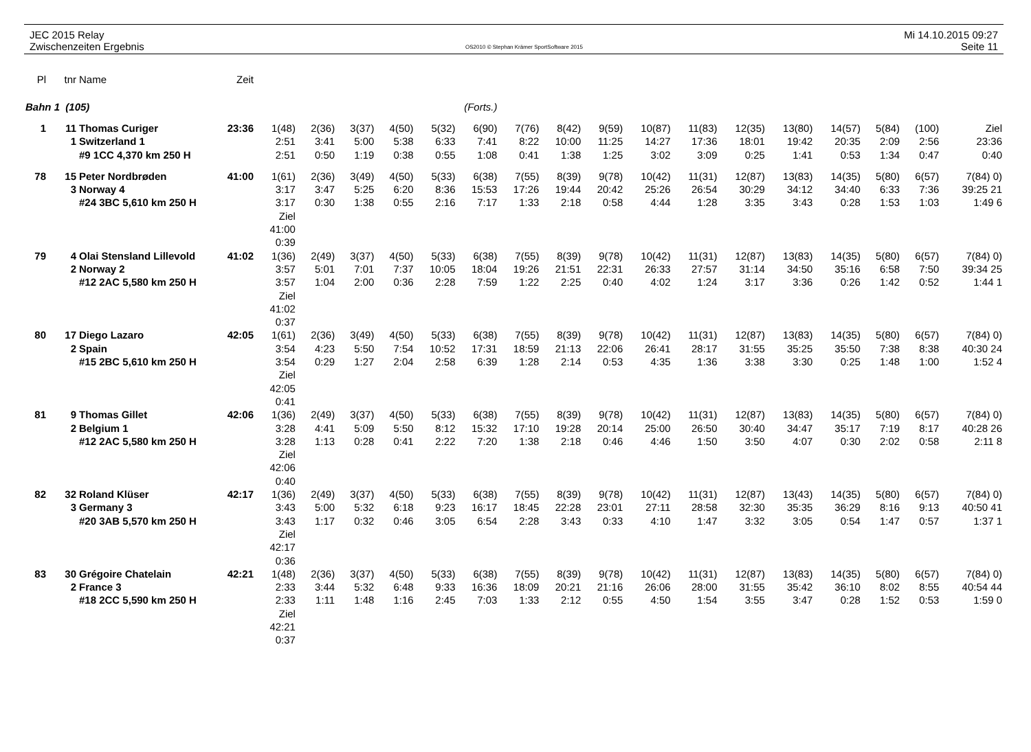JEC 2015 Relay
Zwischenzeiten Ergebnis
OS2010 © Stephan Krämer SportSoftware 2015
Mi 14.10.2015 09:27
Seite 11
| Pl | tnr | Name | Zeit | | | | | | | | | | | | | | | | | |
| Bahn 1 (105) | | | | (Forts.) | | | | | | | | | | | | | | | | |
| 1 | 11 | Thomas Curiger | 23:36 | 1(48) | 2(36) | 3(37) | 4(50) | 5(32) | 6(90) | 7(76) | 8(42) | 9(59) | 10(87) | 11(83) | 12(35) | 13(80) | 14(57) | 5(84) | (100) | Ziel |
| | 1 | Switzerland 1 | | 2:51 | 3:41 | 5:00 | 5:38 | 6:33 | 7:41 | 8:22 | 10:00 | 11:25 | 14:27 | 17:36 | 18:01 | 19:42 | 20:35 | 2:09 | 2:56 | 23:36 |
| | | #9 1CC 4,370 km 250 H | | 2:51 | 0:50 | 1:19 | 0:38 | 0:55 | 1:08 | 0:41 | 1:38 | 1:25 | 3:02 | 3:09 | 0:25 | 1:41 | 0:53 | 1:34 | 0:47 | 0:40 |
| 78 | 15 | Peter Nordbrøden | 41:00 | 1(61) | 2(36) | 3(49) | 4(50) | 5(33) | 6(38) | 7(55) | 8(39) | 9(78) | 10(42) | 11(31) | 12(87) | 13(83) | 14(35) | 5(80) | 6(57) | 7(84) 0) |
| | 3 | Norway 4 | | 3:17 | 3:47 | 5:25 | 6:20 | 8:36 | 15:53 | 17:26 | 19:44 | 20:42 | 25:26 | 26:54 | 30:29 | 34:12 | 34:40 | 6:33 | 7:36 | 39:25 21 |
| | | #24 3BC 5,610 km 250 H | | 3:17 | 0:30 | 1:38 | 0:55 | 2:16 | 7:17 | 1:33 | 2:18 | 0:58 | 4:44 | 1:28 | 3:35 | 3:43 | 0:28 | 1:53 | 1:03 | 1:49 6 |
| | | | | Ziel 41:00 0:39 | | | | | | | | | | | | | | | | |
| 79 | 4 | Olai Stensland Lillevold | 41:02 | 1(36) | 2(49) | 3(37) | 4(50) | 5(33) | 6(38) | 7(55) | 8(39) | 9(78) | 10(42) | 11(31) | 12(87) | 13(83) | 14(35) | 5(80) | 6(57) | 7(84) 0) |
| | 2 | Norway 2 | | 3:57 | 5:01 | 7:01 | 7:37 | 10:05 | 18:04 | 19:26 | 21:51 | 22:31 | 26:33 | 27:57 | 31:14 | 34:50 | 35:16 | 6:58 | 7:50 | 39:34 25 |
| | | #12 2AC 5,580 km 250 H | | 3:57 | 1:04 | 2:00 | 0:36 | 2:28 | 7:59 | 1:22 | 2:25 | 0:40 | 4:02 | 1:24 | 3:17 | 3:36 | 0:26 | 1:42 | 0:52 | 1:44 1 |
| | | | | Ziel 41:02 0:37 | | | | | | | | | | | | | | | | |
| 80 | 17 | Diego Lazaro | 42:05 | 1(61) | 2(36) | 3(49) | 4(50) | 5(33) | 6(38) | 7(55) | 8(39) | 9(78) | 10(42) | 11(31) | 12(87) | 13(83) | 14(35) | 5(80) | 6(57) | 7(84) 0) |
| | 2 | Spain | | 3:54 | 4:23 | 5:50 | 7:54 | 10:52 | 17:31 | 18:59 | 21:13 | 22:06 | 26:41 | 28:17 | 31:55 | 35:25 | 35:50 | 7:38 | 8:38 | 40:30 24 |
| | | #15 2BC 5,610 km 250 H | | 3:54 | 0:29 | 1:27 | 2:04 | 2:58 | 6:39 | 1:28 | 2:14 | 0:53 | 4:35 | 1:36 | 3:38 | 3:30 | 0:25 | 1:48 | 1:00 | 1:52 4 |
| | | | | Ziel 42:05 0:41 | | | | | | | | | | | | | | | | |
| 81 | 9 | Thomas Gillet | 42:06 | 1(36) | 2(49) | 3(37) | 4(50) | 5(33) | 6(38) | 7(55) | 8(39) | 9(78) | 10(42) | 11(31) | 12(87) | 13(83) | 14(35) | 5(80) | 6(57) | 7(84) 0) |
| | 2 | Belgium 1 | | 3:28 | 4:41 | 5:09 | 5:50 | 8:12 | 15:32 | 17:10 | 19:28 | 20:14 | 25:00 | 26:50 | 30:40 | 34:47 | 35:17 | 7:19 | 8:17 | 40:28 26 |
| | | #12 2AC 5,580 km 250 H | | 3:28 | 1:13 | 0:28 | 0:41 | 2:22 | 7:20 | 1:38 | 2:18 | 0:46 | 4:46 | 1:50 | 3:50 | 4:07 | 0:30 | 2:02 | 0:58 | 2:11 8 |
| | | | | Ziel 42:06 0:40 | | | | | | | | | | | | | | | | |
| 82 | 32 | Roland Klüser | 42:17 | 1(36) | 2(49) | 3(37) | 4(50) | 5(33) | 6(38) | 7(55) | 8(39) | 9(78) | 10(42) | 11(31) | 12(87) | 13(43) | 14(35) | 5(80) | 6(57) | 7(84) 0) |
| | 3 | Germany 3 | | 3:43 | 5:00 | 5:32 | 6:18 | 9:23 | 16:17 | 18:45 | 22:28 | 23:01 | 27:11 | 28:58 | 32:30 | 35:35 | 36:29 | 8:16 | 9:13 | 40:50 41 |
| | | #20 3AB 5,570 km 250 H | | 3:43 | 1:17 | 0:32 | 0:46 | 3:05 | 6:54 | 2:28 | 3:43 | 0:33 | 4:10 | 1:47 | 3:32 | 3:05 | 0:54 | 1:47 | 0:57 | 1:37 1 |
| | | | | Ziel 42:17 0:36 | | | | | | | | | | | | | | | | |
| 83 | 30 | Grégoire Chatelain | 42:21 | 1(48) | 2(36) | 3(37) | 4(50) | 5(33) | 6(38) | 7(55) | 8(39) | 9(78) | 10(42) | 11(31) | 12(87) | 13(83) | 14(35) | 5(80) | 6(57) | 7(84) 0) |
| | 2 | France 3 | | 2:33 | 3:44 | 5:32 | 6:48 | 9:33 | 16:36 | 18:09 | 20:21 | 21:16 | 26:06 | 28:00 | 31:55 | 35:42 | 36:10 | 8:02 | 8:55 | 40:54 44 |
| | | #18 2CC 5,590 km 250 H | | 2:33 | 1:11 | 1:48 | 1:16 | 2:45 | 7:03 | 1:33 | 2:12 | 0:55 | 4:50 | 1:54 | 3:55 | 3:47 | 0:28 | 1:52 | 0:53 | 1:59 0 |
| | | | | Ziel 42:21 0:37 | | | | | | | | | | | | | | | | |